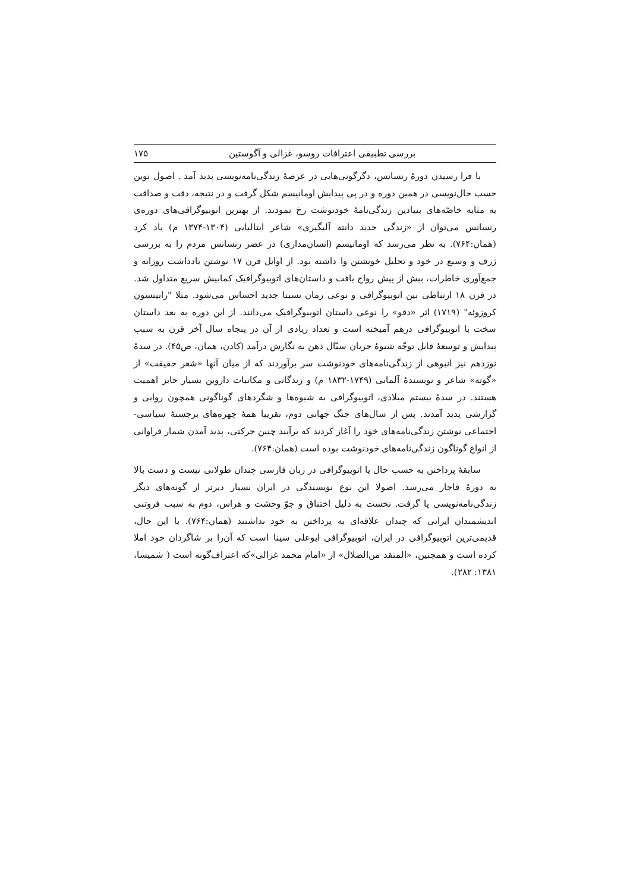بررسی تطبیقی اعترافات روسو، غزالی و آگوستین ۱۷۵
با فرا رسیدن دورهٔ رنسانس، دگرگونی‌هایی در عرصهٔ زندگی‌نامه‌نویسی پدید آمد . اصول نوین حسب حال‌نویسی در همین دوره و در پی پیدایش اومانیسم شکل گرفت و در نتیجه، دقت و صداقت به مثابه خاصّه‌های بنیادین زندگی‌نامهٔ خودنوشت رخ نمودند. از بهترین اتوبیوگرافی‌های دوره‌ی رنسانس می‌توان از «زندگی جدید دانته آلیگیری» شاعر ایتالیایی (۱۳۰۴-۱۳۷۴ م) یاد کرد (همان:۷۶۴). به نظر می‌رسد که اومانیسم (انسان‌مداری) در عصر رنسانس مردم را به بررسی ژرف و وسیع در خود و تحلیل خویشتن وا داشته بود. از اوایل قرن ۱۷ نوشتن یادداشت روزانه و جمع‌آوری خاطرات، بیش از پیش رواج یافت و داستان‌های اتوبیوگرافیک کمابیش سریع متداول شد. در قرن ۱۸ ارتباطی بین اتوبیوگرافی و نوعی رمان نسبتا جدید احساس می‌شود. مثلا "رابینسون کروزوئه" (۱۷۱۹) اثر «دفو» را نوعی داستان اتوبیوگرافیک می‌دانند. از این دوره به بعد داستان سخت با اتوبیوگرافی درهم آمیخته است و تعداد زیادی از آن در پنجاه سال آخر قرن به سبب پیدایش و توسعهٔ قابل توجّه شیوهٔ جریان سیّال ذهن به نگارش درآمد (کادن، همان، ص۴۵). در سدهٔ نوزدهم نیز انبوهی از زندگی‌نامه‌های خودنوشت سر برآوردند که از میان آنها «شعر حقیقت» از «گوته» شاعر و نویسندهٔ آلمانی (۱۷۴۹-۱۸۳۲ م) و زندگانی و مکاتبات داروین بسیار حایز اهمیت هستند. در سدهٔ بیستم میلادی، اتوبیوگرافی به شیوه‌ها و شگردهای گوناگونی همچون روایی و گزارشی پدید آمدند. پس از سال‌های جنگ جهانی دوم، تقریبا همهٔ چهره‌های برجستهٔ سیاسی- اجتماعی نوشتن زندگی‌نامه‌های خود را آغاز کردند که برآیند چنین حرکتی، پدید آمدن شمار فراوانی از انواع گوناگون زندگی‌نامه‌های خودنوشت بوده است (همان:۷۶۴).
سابقهٔ پرداختن به حسب حال یا اتوبیوگرافی در زبان فارسی چندان طولانی نیست و دست بالا به دورهٔ قاجار می‌رسد. اصولا این نوع نویسندگی در ایران بسیار دیرتر از گونه‌های دیگر زندگی‌نامه‌نویسی پا گرفت. نخست به دلیل اختناق و جوّ وحشت و هراس، دوم به سبب فروتنی اندیشمندان ایرانی که چندان علاقه‌ای به پرداختن به خود نداشتند (همان:۷۶۴). با این حال، قدیمی‌ترین اتوبیوگرافی در ایران، اتوبیوگرافی ابوعلی سینا است که آن‌را بر شاگردان خود املا کرده است و همچنین، «المنقد من‌الضلال» از «امام محمد غزالی»که اعتراف‌گونه است ( شمیسا، ۱۳۸۱: ۲۸۲).